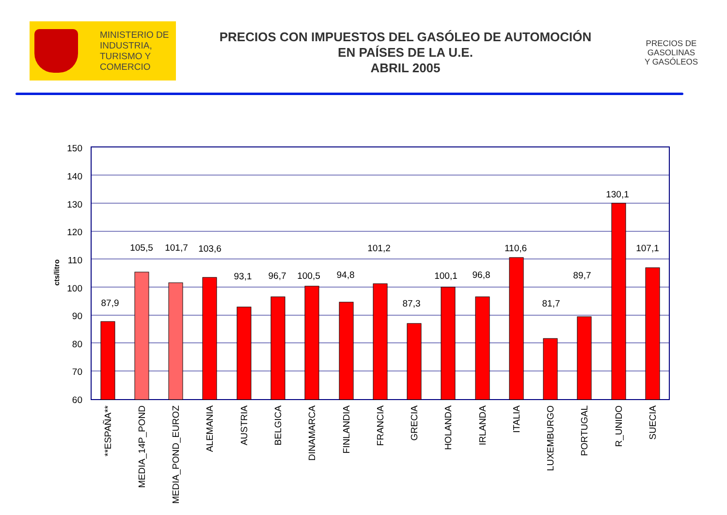MINISTERIO DE
INDUSTRIA,
TURISMO Y
COMERCIO
PRECIOS CON IMPUESTOS DEL GASÓLEO DE AUTOMOCIÓN
EN PAÍSES DE LA U.E.
ABRIL 2005
PRECIOS DE
GASOLINAS
Y GASÓLEOS
150
140
130
120
110
100
90
80
70
60
cts/litro
87,9
105,5
101,7
103,6
93,1
96,7
100,5
94,8
101,2
87,3
100,1
96,8
110,6
81,7
89,7
130,1
107,1
**ESPAÑA**
MEDIA_14P_POND
MEDIA_POND_EUROZ
ALEMANIA
AUSTRIA
BELGICA
DINAMARCA
FINLANDIA
FRANCIA
GRECIA
HOLANDA
IRLANDA
ITALIA
LUXEMBURGO
PORTUGAL
R_UNIDO
SUECIA